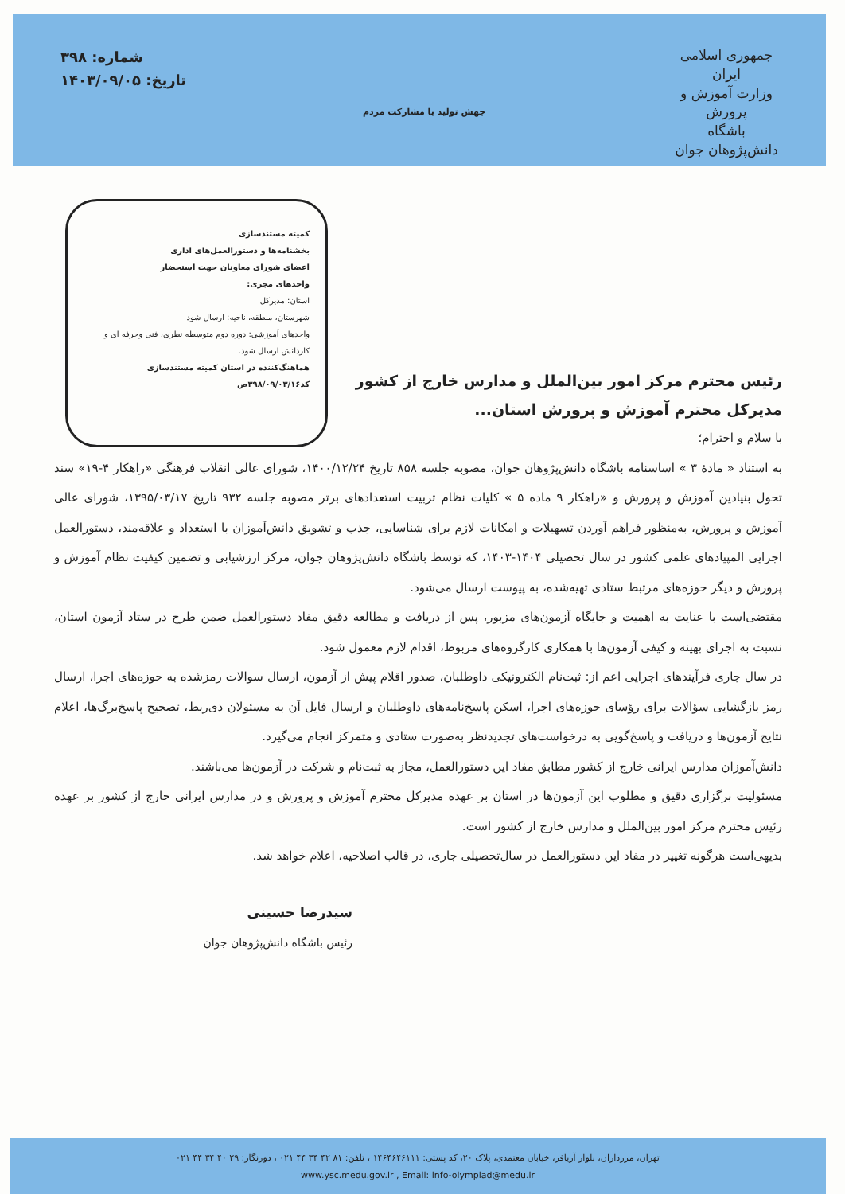جمهوری اسلامی ایران
وزارت آموزش و پرورش
باشگاه دانش‌پژوهان جوان
شماره: ۳۹۸
تاریخ: ۱۴۰۳/۰۹/۰۵
جهش تولید با مشارکت مردم
کمیته مستندسازی
بخشنامه‌ها و دستورالعمل‌های اداری
اعضای شورای معاونان جهت استحضار
واحدهای مجری:
استان: مدیرکل
شهرستان، منطقه، ناحیه: ارسال شود
واحدهای آموزشی: دوره دوم متوسطه نظری، فنی وحرفه ای و کاردانش ارسال شود.
هماهنگ‌کننده در استان کمیته مستندسازی
کد۳۹۸/۰۹/۰۳/۱۶ص
رئیس محترم مرکز امور بین‌الملل و مدارس خارج از کشور
مدیرکل محترم آموزش و پرورش استان...
با سلام و احترام؛
به استناد « مادهٔ ۳ » اساسنامه باشگاه دانش‌پژوهان جوان، مصوبه جلسه ۸۵۸ تاریخ ۱۴۰۰/۱۲/۲۴، شورای عالی انقلاب فرهنگی «راهکار ۴-۱۹» سند تحول بنیادین آموزش و پرورش و «راهکار ۹ ماده ۵ » کلیات نظام تربیت استعدادهای برتر مصوبه جلسه ۹۳۲ تاریخ ۱۳۹۵/۰۳/۱۷، شورای عالی آموزش و پرورش، به‌منظور فراهم آوردن تسهیلات و امکانات لازم برای شناسایی، جذب و تشویق دانش‌آموزان با استعداد و علاقه‌مند، دستورالعمل اجرایی المپیادهای علمی کشور در سال تحصیلی ۱۴۰۴-۱۴۰۳، که توسط باشگاه دانش‌پژوهان جوان، مرکز ارزشیابی و تضمین کیفیت نظام آموزش و پرورش و دیگر حوزه‌های مرتبط ستادی تهیه‌شده، به پیوست ارسال می‌شود.
مقتضی‌است با عنایت به اهمیت و جایگاه آزمون‌های مزبور، پس از دریافت و مطالعه دقیق مفاد دستورالعمل ضمن طرح در ستاد آزمون استان، نسبت به اجرای بهینه و کیفی آزمون‌ها با همکاری کارگروه‌های مربوط، اقدام لازم معمول شود.
در سال جاری فرآیندهای اجرایی اعم از: ثبت‌نام الکترونیکی داوطلبان، صدور اقلام پیش از آزمون، ارسال سوالات رمزشده به حوزه‌های اجرا، ارسال رمز بازگشایی سؤالات برای رؤسای حوزه‌های اجرا، اسکن پاسخ‌نامه‌های داوطلبان و ارسال فایل آن به مسئولان ذی‌ربط، تصحیح پاسخ‌برگ‌ها، اعلام نتایج آزمون‌ها و دریافت و پاسخ‌گویی به درخواست‌های تجدیدنظر به‌صورت ستادی و متمرکز انجام می‌گیرد.
دانش‌آموزان مدارس ایرانی خارج از کشور مطابق مفاد این دستورالعمل، مجاز به ثبت‌نام و شرکت در آزمون‌ها می‌باشند.
مسئولیت برگزاری دقیق و مطلوب این آزمون‌ها در استان بر عهده مدیرکل محترم آموزش و پرورش و در مدارس ایرانی خارج از کشور بر عهده رئیس محترم مرکز امور بین‌الملل و مدارس خارج از کشور است.
بدیهی‌است هرگونه تغییر در مفاد این دستورالعمل در سال‌تحصیلی جاری، در قالب اصلاحیه، اعلام خواهد شد.
سیدرضا حسینی
رئیس باشگاه دانش‌پژوهان جوان
تهران، مرزداران، بلوار آریافر، خیابان معتمدی، پلاک ۲۰، کد پستی: ۱۴۶۴۶۴۶۱۱۱ ، تلفن: ۸۱ ۴۲ ۳۴ ۴۴ ۰۲۱ ، دورنگار: ۲۹ ۴۰ ۳۴ ۴۴ ۰۲۱
www.ysc.medu.gov.ir , Email: info-olympiad@medu.ir